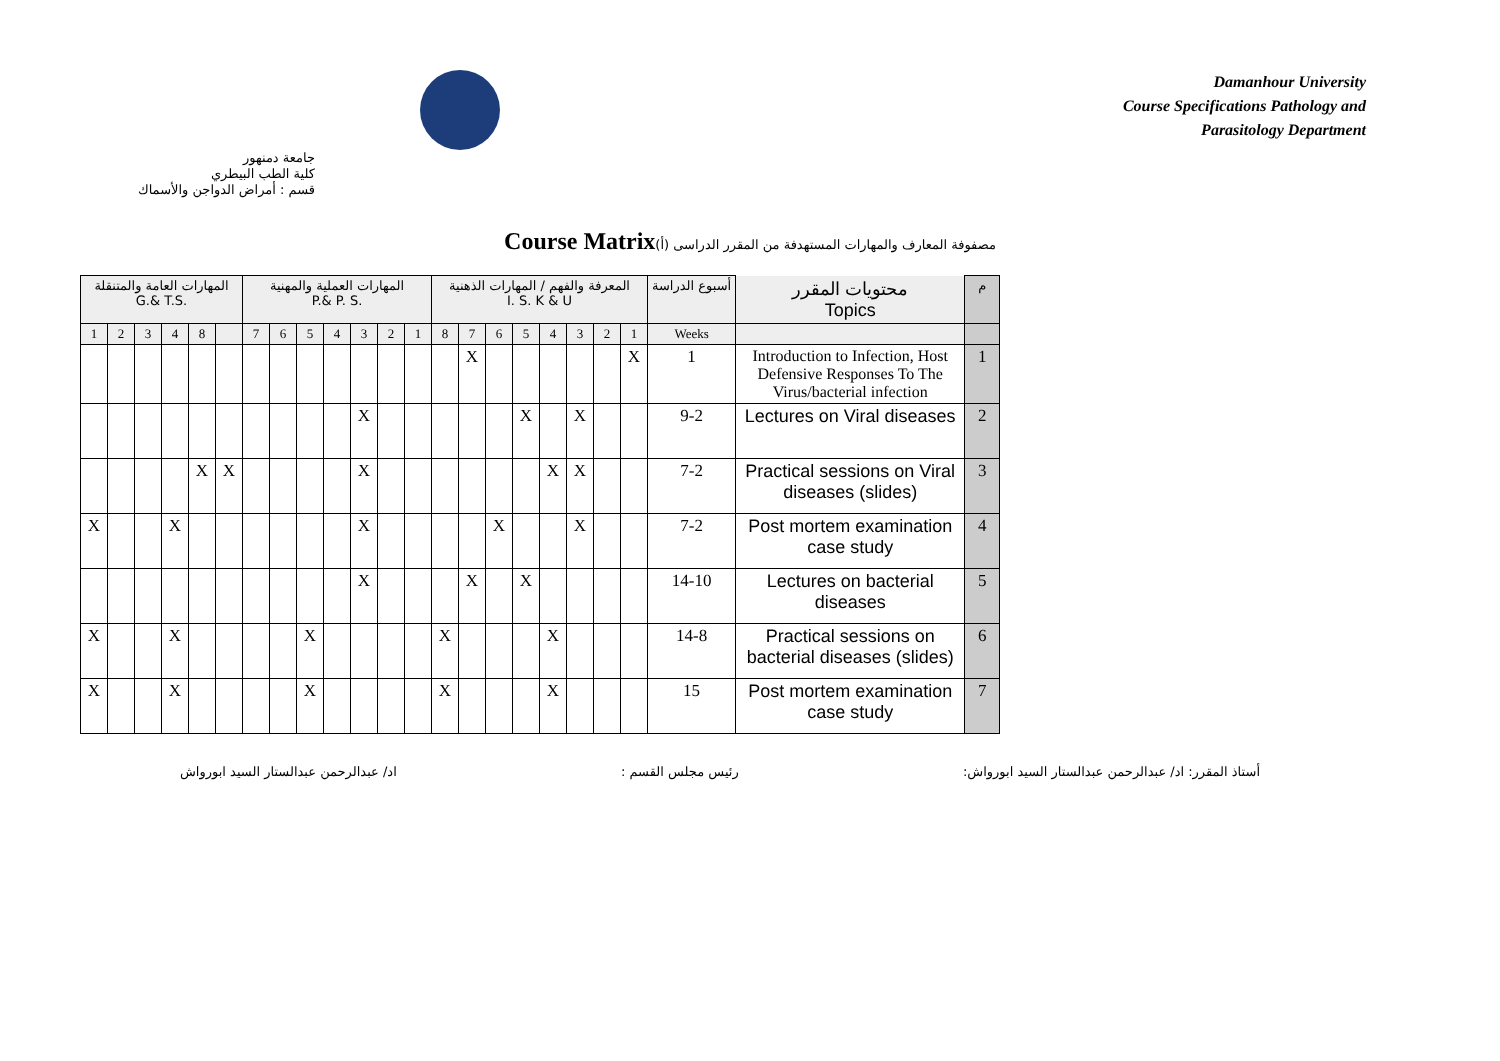Damanhour University
Course Specifications Pathology and
Parasitology Department
جامعة دمنهور
كلية الطب البيطري
قسم : أمراض الدواجن والأسماك
Course Matrix(أ) مصفوفة المعارف والمهارات المستهدفة من المقرر الدراسى
| المهارات العامة والمتنقلة G.& T.S. | | | | | | المهارات العملية والمهنية P.& P. S. | | | | | | | المعرفة والفهم / المهارات الذهنية I. S. K & U | | | | | | | | أسبوع الدراسة | محتويات المقرر Topics | م |
| --- | --- | --- | --- | --- | --- | --- | --- | --- | --- | --- | --- | --- | --- | --- | --- | --- | --- | --- | --- | --- | --- | --- | --- |
| 1 | 2 | 3 | 4 | 8 | | 7 | 6 | 5 | 4 | 3 | 2 | 1 | 8 | 7 | 6 | 5 | 4 | 3 | 2 | 1 | Weeks | | |
| | | | | | | | | | | | | | | X | | | | | | X | 1 | Introduction to Infection, Host Defensive Responses To The Virus/bacterial infection | 1 |
| | | | | | | | | | | X | | | | | | X | | X | | | 9-2 | Lectures on Viral diseases | 2 |
| | | | | X | X | | | | | X | | | | | | | X | X | | | 7-2 | Practical sessions on Viral diseases (slides) | 3 |
| X | | | X | | | | | | | X | | | | | X | | | X | | | 7-2 | Post mortem examination case study | 4 |
| | | | | | | | | | | X | | | | X | | X | | | | | 14-10 | Lectures on bacterial diseases | 5 |
| X | | | X | | | | | X | | | | | X | | | | X | | | | 14-8 | Practical sessions on bacterial diseases (slides) | 6 |
| X | | | X | | | | | X | | | | | X | | | | X | | | | 15 | Post mortem examination case study | 7 |
أستاذ المقرر: اد/ عبدالرحمن عبدالستار السيد ابورواش: رئيس مجلس القسم : اد/ عبدالرحمن عبدالستار السيد ابورواش